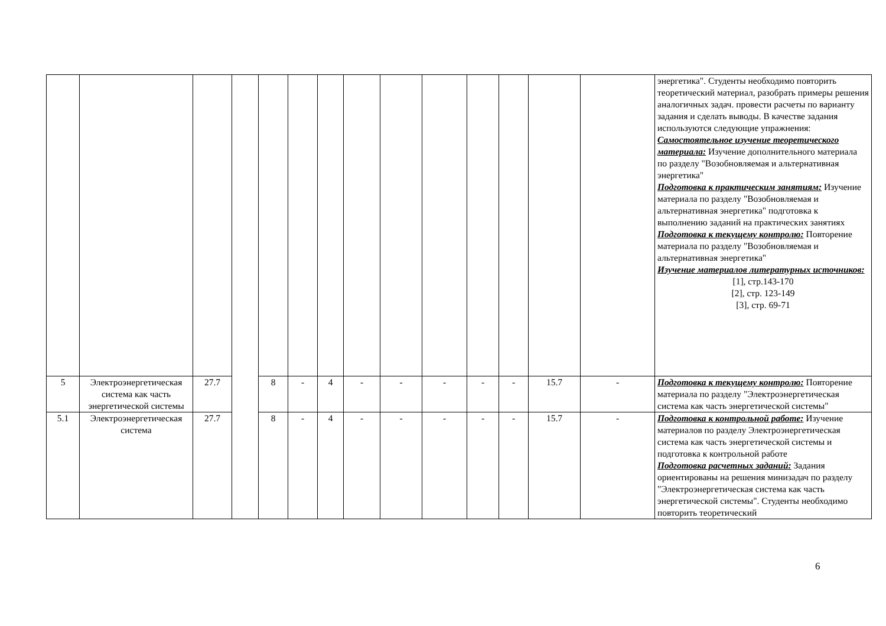| | | | | | | | | | | | | | | энергетика". Студенты необходимо повторить теоретический материал, разобрать примеры решения аналогичных задач. провести расчеты по варианту задания и сделать выводы. В качестве задания используются следующие упражнения: Самостоятельное изучение теоретического материала: Изучение дополнительного материала по разделу "Возобновляемая и альтернативная энергетика" Подготовка к практическим занятиям: Изучение материала по разделу "Возобновляемая и альтернативная энергетика" подготовка к выполнению заданий на практических занятиях Подготовка к текущему контролю: Повторение материала по разделу "Возобновляемая и альтернативная энергетика" Изучение материалов литературных источников: [1], стр.143-170 [2], стр. 123-149 [3], стр. 69-71 |
| 5 | Электроэнергетическая система как часть энергетической системы | 27.7 | | 8 | - | 4 | - | - | - | - | - | 15.7 | - | Подготовка к текущему контролю: Повторение материала по разделу "Электроэнергетическая система как часть энергетической системы" |
| 5.1 | Электроэнергетическая система | 27.7 | | 8 | - | 4 | - | - | - | - | - | 15.7 | - | Подготовка к контрольной работе: Изучение материалов по разделу Электроэнергетическая система как часть энергетической системы и подготовка к контрольной работе Подготовка расчетных заданий: Задания ориентированы на решения минизадач по разделу "Электроэнергетическая система как часть энергетической системы". Студенты необходимо повторить теоретический |
6